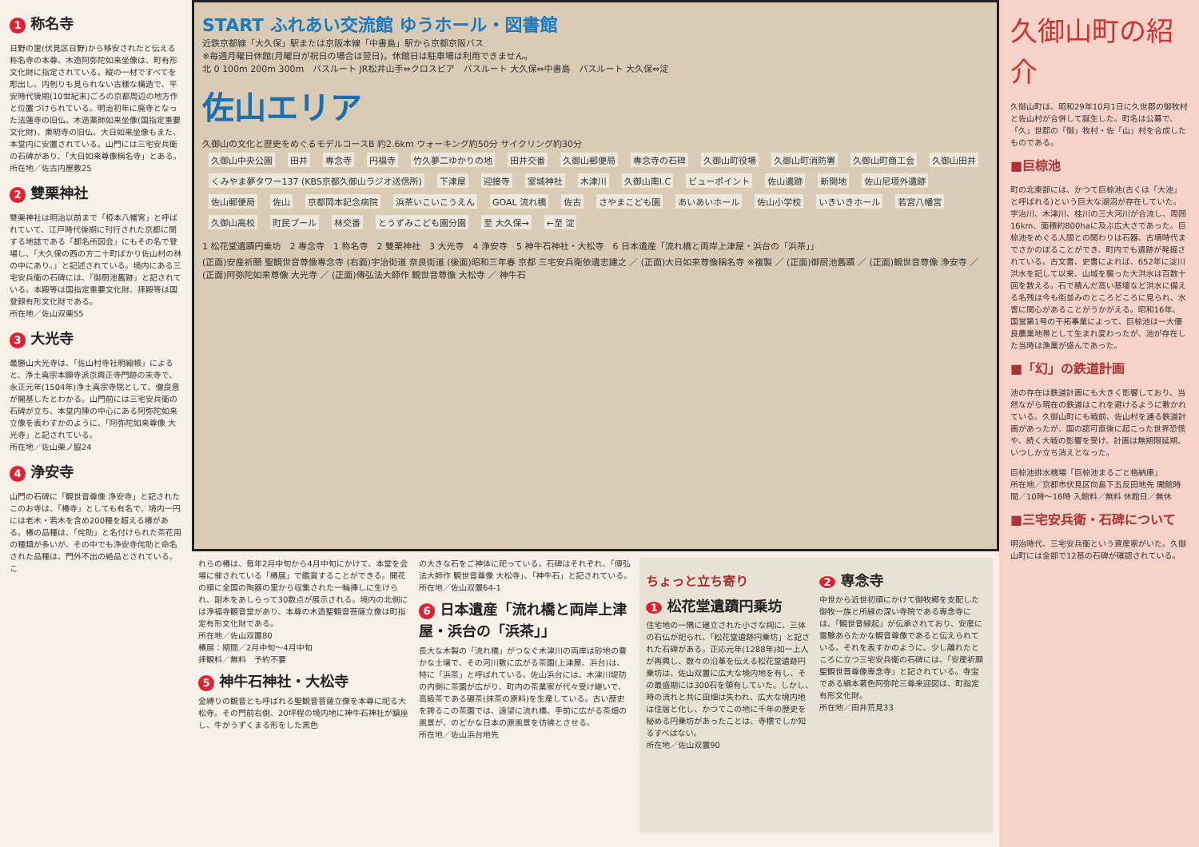1 称名寺
日野の里(伏見区日野)から移安されたと伝える称名寺の本尊、木造阿弥陀如来坐像は、町有形文化財に指定されている。縦の一材ですべてを彫出し、内刳りも見られない古様な構造で、平安時代後期(10世紀末)ごろの京都周辺の地方作と位置づけられている。明治初年に廃寺となった法蓮寺の旧仏、木造薬師如来坐像(国指定重要文化財)、東明寺の旧仏、大日如来坐像もまた、本堂内に安置されている。山門には三宅安兵衛の石碑があり、「大日如来尊像稱名寺」とある。
所在地／佐古内屋敷25
2 雙栗神社
雙栗神社は明治以前まで「椏本八幡宮」と呼ばれていて、江戸時代後期に刊行された京都に関する地誌である「都名所図会」にもその名で登場し、「大久保の西の方二十町ばかり佐山村の林の中にあり。」と記述されている。境内にある三宅安兵衛の石碑には、「御厨池舊跡」と記されている。本殿等は国指定重要文化財、拝殿等は国登録有形文化財である。
所在地／佐山双栗55
3 大光寺
最勝山大光寺は、「佐山村寺社明細帳」によると、浄土真宗本願寺派京興正寺門跡の末寺で、永正元年(1504年)浄土真宗寺院として、僧良意が開基したとわかる。山門前には三宅安兵衛の石碑が立ち、本堂内陣の中心にある阿弥陀如来立像を表わすかのように、「阿弥陀如来尊像 大光寺」と記されている。
所在地／佐山栗ノ脇24
4 浄安寺
山門の石碑に「観世音尊像 浄安寺」と記されたこのお寺は、「椿寺」としても有名で、境内一円には老木・若木を含め200種を超える椿がある。椿の品種は、「侘助」と名付けられた茶花用の種類が多いが、その中でも浄安寺侘助と命名された品種は、門外不出の絶品とされている。こ
START ふれあい交流館 ゆうホール・図書館
近鉄京都線「大久保」駅または京阪本線「中書島」駅から京都京阪バス
※毎週月曜日休館(月曜日が祝日の場合は翌日)。休館日は駐車場は利用できません。
北 0 100m 200m 300m　バスルート JR松井山手⇔クロスピア　バスルート 大久保⇔中書島　バスルート 大久保⇔淀
佐山エリア
久御山の文化と歴史をめぐるモデルコースB 約2.6km ウォーキング約50分 サイクリング約30分
久御山中央公園 田井 専念寺 円福寺 竹久夢二ゆかりの地 田井交番 久御山郵便局 専念寺の石碑 久御山町役場 久御山町消防署 久御山町商工会 久御山田井 くみやま夢タワー137 (KBS京都久御山ラジオ送信所) 下津屋 迎接寺 室城神社 木津川 久御山南I.C ビューポイント 佐山遺跡 新開地 佐山尼垣外遺跡 佐山郵便局 佐山 京都岡本記念病院 浜茶いこいこうえん GOAL 流れ橋 佐古 さやまこども園 あいあいホール 佐山小学校 いきいきホール 若宮八幡宮 久御山高校 町民プール 林交番 とうずみこども園分園 至 大久保→ ←至 淀
1 松花堂遺蹟円乗坊　2 専念寺　1 称名寺　2 雙栗神社　3 大光寺　4 浄安寺　5 神牛石神社・大松寺　6 日本遺産「流れ橋と両岸上津屋・浜台の「浜茶」」
(正面)安産祈願 聖観世音尊像専念寺 (右面)宇治街道 奈良街道 (後面)昭和三年春 京都 三宅安兵衛依遺志建之 ／ (正面)大日如来尊像稱名寺 ※複製 ／ (正面)御厨池舊蹟 ／ (正面)観世音尊像 浄安寺 ／ (正面)阿弥陀如来尊像 大光寺 ／ (正面)傳弘法大師作 観世音尊像 大松寺 ／ 神牛石
れらの椿は、毎年2月中旬から4月中旬にかけて、本堂を会場に催されている「椿展」で鑑賞することができる。開花の順に全国の陶器の里から収集された一輪挿しに生けられ、副木をあしらって30数点が展示される。境内の北側には浄福寺観音堂があり、本尊の木造聖観音菩薩立像は町指定有形文化財である。
所在地／佐山双置80
椿展：期間／2月中旬～4月中旬
拝観料／無料　予約不要
5 神牛石神社・大松寺
金縛りの観音とも呼ばれる聖観音菩薩立像を本尊に祀る大松寺。その門前右側、20坪程の境内地に神牛石神社が鎮座し、牛がうずくまる形をした黒色
の大きな石をご神体に祀っている。石碑はそれぞれ、「傳弘法大師作 観世音尊像 大松寺」、「神牛石」と記されている。
所在地／佐山双置64-1
6 日本遺産「流れ橋と両岸上津屋・浜台の「浜茶」」
長大な木製の「流れ橋」がつなぐ木津川の両岸は砂地の豊かな土壌で、その河川敷に広がる茶園(上津屋、浜台)は、特に「浜茶」と呼ばれている。佐山浜台には、木津川堤防の内側に茶園が広がり、町内の茶業家が代々受け継いで、高級茶である碾茶(抹茶の原料)を生産している。古い歴史を誇るこの茶園では、遠望に流れ橋、手前に広がる茶畑の風景が、のどかな日本の原風景を彷彿とさせる。
所在地／佐山浜台地先
ちょっと立ち寄り
1 松花堂遺蹟円乗坊
住宅地の一隅に建立された小さな祠に、三体の石仏が祀られ、「松花堂遺跡円乗坊」と記された石碑がある。正応元年(1288年)如一上人が再興し、数々の沿革を伝える松花堂遺跡円乗坊は、佐山双置に広大な境内地を有し、その最盛期には300石を領有していた。しかし、時の流れと共に田畑は失われ、広大な境内地は住居と化し、かつてこの地に千年の歴史を秘める円乗坊があったことは、寺標でしか知るすべはない。
所在地／佐山双置90
2 専念寺
中世から近世初頭にかけて御牧郷を支配した御牧一族と所縁の深い寺院である専念寺には、「観世音縁起」が伝承されており、安産に霊験あらたかな観音尊像であると伝えられている。それを表すかのように、少し離れたところに立つ三宅安兵衛の石碑には、「安産祈願 聖観世晋尊像専念寺」と記されている。寺宝である絹本著色阿弥陀三尊来迎図は、町指定有形文化財。
所在地／田井荒見33
久御山町の紹介
久御山町は、昭和29年10月1日に久世郡の御牧村と佐山村が合併して誕生した。町名は公募で、「久」世郡の「御」牧村・佐「山」村を合成したものである。
■巨椋池
町の北東部には、かつて巨椋池(古くは「大池」と呼ばれる)という巨大な湖沼が存在していた。宇治川、木津川、桂川の三大河川が合流し、周囲16km、面積約800haに及ぶ広大さであった。巨椋池をめぐる人間との関わりは石器、古墳時代までさかのぼることができ、町内でも遺跡が発掘されている。古文書、史書によれば、652年に淀川洪水を記して以来、山城を襲った大洪水は百数十回を数える。石で積んだ高い基壇など洪水に備える名残は今も街並みのところどころに見られ、水害に関心があることがうかがえる。昭和16年、国営第1号の干拓事業によって、巨椋池は一大優良農業地帯として生まれ変わったが、池が存在した当時は漁業が盛んであった。
■「幻」の鉄道計画
池の存在は鉄道計画にも大きく影響しており、当然ながら現在の鉄道はこれを避けるように敷かれている。久御山町にも戦前、佐山村を通る鉄道計画があったが、国の認可直後に起こった世界恐慌や、続く大戦の影響を受け、計画は無期限延期、いつしか立ち消えとなった。
巨椋池排水機場「巨椋池まるごと格納庫」
所在地／京都市伏見区向島下五反田地先 開館時間／10時～16時 入館料／無料 休館日／無休
■三宅安兵衛・石碑について
明治時代、三宅安兵衛という資産家がいた。久御山町には全部で12基の石碑が確認されている。